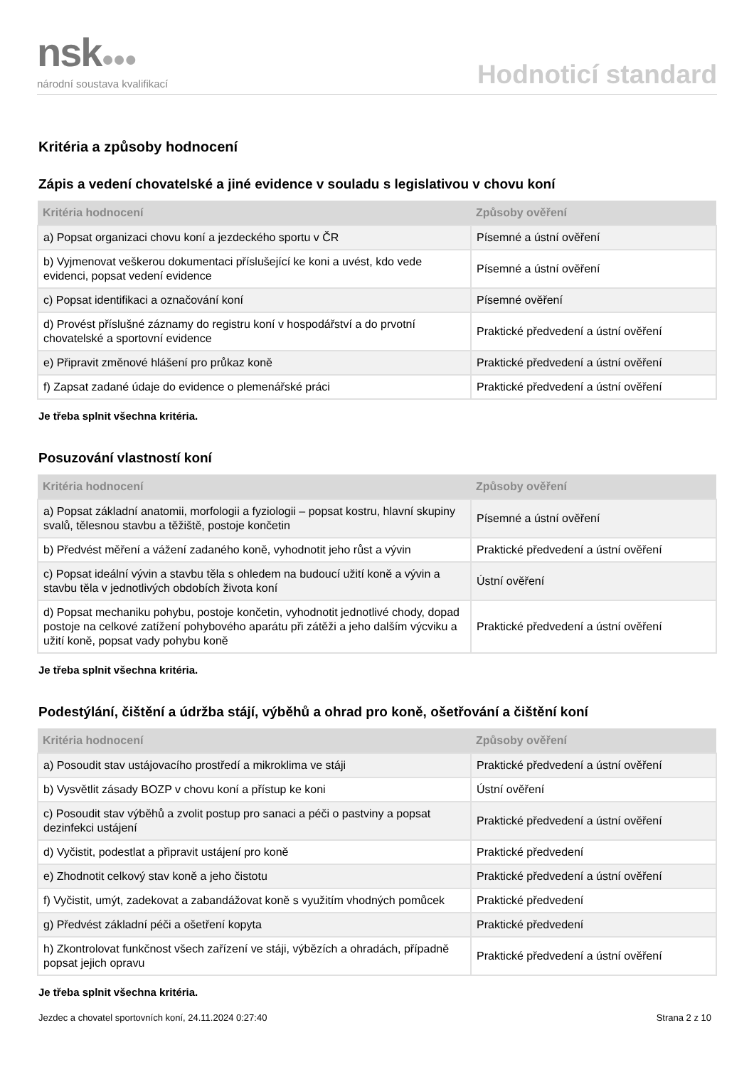nsk●●●
národní soustava kvalifikací
Hodnoticí standard
Kritéria a způsoby hodnocení
Zápis a vedení chovatelské a jiné evidence v souladu s legislativou v chovu koní
| Kritéria hodnocení | Způsoby ověření |
| --- | --- |
| a) Popsat organizaci chovu koní a jezdeckého sportu v ČR | Písemné a ústní ověření |
| b) Vyjmenovat veškerou dokumentaci příslušející ke koni a uvést, kdo vede evidenci, popsat vedení evidence | Písemné a ústní ověření |
| c) Popsat identifikaci a označování koní | Písemné ověření |
| d) Provést příslušné záznamy do registru koní v hospodářství a do prvotní chovatelské a sportovní evidence | Praktické předvedení a ústní ověření |
| e) Připravit změnové hlášení pro průkaz koně | Praktické předvedení a ústní ověření |
| f) Zapsat zadané údaje do evidence o plemenářské práci | Praktické předvedení a ústní ověření |
Je třeba splnit všechna kritéria.
Posuzování vlastností koní
| Kritéria hodnocení | Způsoby ověření |
| --- | --- |
| a) Popsat základní anatomii, morfologii a fyziologii – popsat kostru, hlavní skupiny svalů, tělesnou stavbu a těžiště, postoje končetin | Písemné a ústní ověření |
| b) Předvést měření a vážení zadaného koně, vyhodnotit jeho růst a vývin | Praktické předvedení a ústní ověření |
| c) Popsat ideální vývin a stavbu těla s ohledem na budoucí užití koně a vývin a stavbu těla v jednotlivých obdobích života koní | Ústní ověření |
| d) Popsat mechaniku pohybu, postoje končetin, vyhodnotit jednotlivé chody, dopad postoje na celkové zatížení pohybového aparátu při zátěži a jeho dalším výcviku a užití koně, popsat vady pohybu koně | Praktické předvedení a ústní ověření |
Je třeba splnit všechna kritéria.
Podestýlání, čištění a údržba stájí, výběhů a ohrad pro koně, ošetřování a čištění koní
| Kritéria hodnocení | Způsoby ověření |
| --- | --- |
| a) Posoudit stav ustájovacího prostředí a mikroklima ve stáji | Praktické předvedení a ústní ověření |
| b) Vysvětlit zásady BOZP v chovu koní a přístup ke koni | Ústní ověření |
| c) Posoudit stav výběhů a zvolit postup pro sanaci a péči o pastviny a popsat dezinfekci ustájení | Praktické předvedení a ústní ověření |
| d) Vyčistit, podestlat a připravit ustájení pro koně | Praktické předvedení |
| e) Zhodnotit celkový stav koně a jeho čistotu | Praktické předvedení a ústní ověření |
| f) Vyčistit, umýt, zadekovat a zabandážovat koně s využitím vhodných pomůcek | Praktické předvedení |
| g) Předvést základní péči a ošetření kopyta | Praktické předvedení |
| h) Zkontrolovat funkčnost všech zařízení ve stáji, výbězích a ohradách, případně popsat jejich opravu | Praktické předvedení a ústní ověření |
Je třeba splnit všechna kritéria.
Jezdec a chovatel sportovních koní, 24.11.2024 0:27:40 Strana 2 z 10